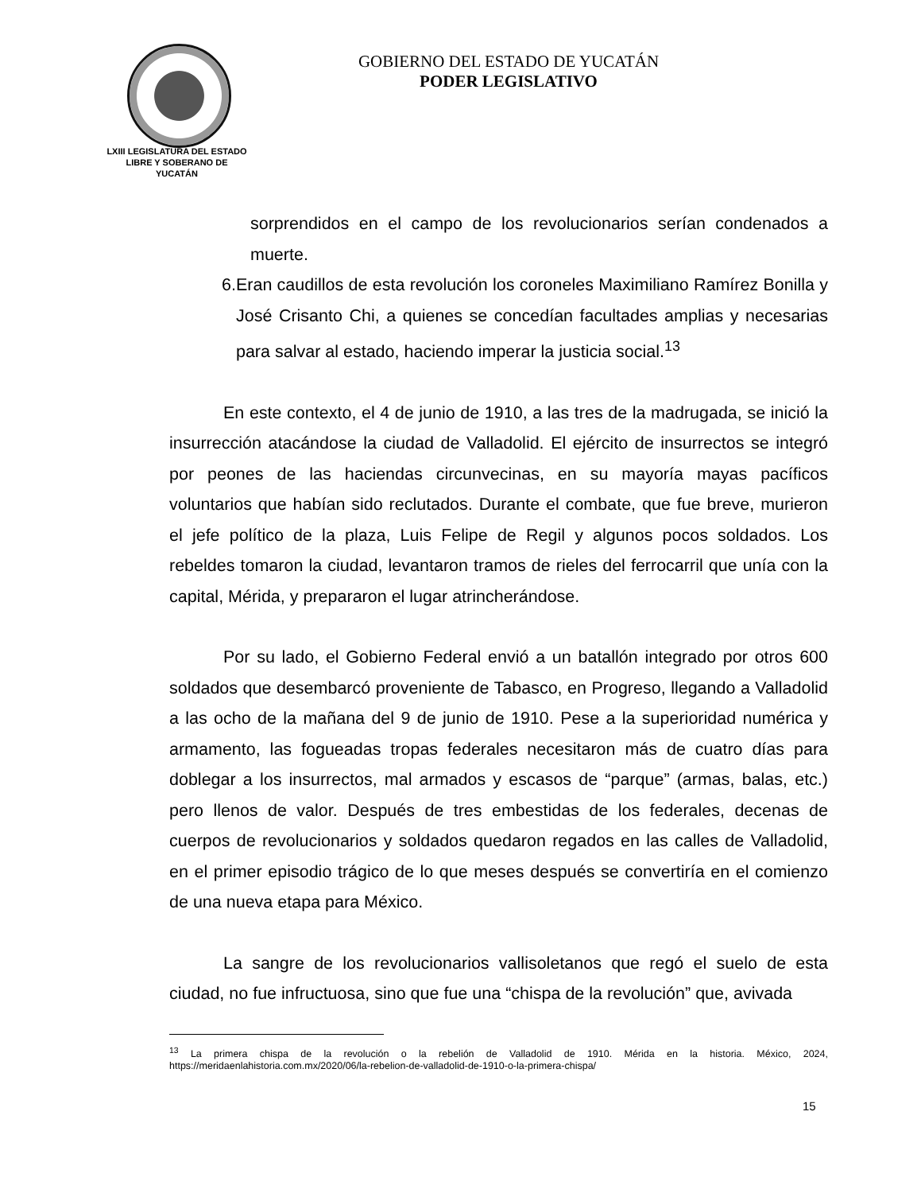LXIII LEGISLATURA DEL ESTADO
LIBRE Y SOBERANO DE
YUCATÁN
GOBIERNO DEL ESTADO DE YUCATÁN
PODER LEGISLATIVO
sorprendidos en el campo de los revolucionarios serían condenados a muerte.
6. Eran caudillos de esta revolución los coroneles Maximiliano Ramírez Bonilla y José Crisanto Chi, a quienes se concedían facultades amplias y necesarias para salvar al estado, haciendo imperar la justicia social.<sup>13</sup>
En este contexto, el 4 de junio de 1910, a las tres de la madrugada, se inició la insurrección atacándose la ciudad de Valladolid. El ejército de insurrectos se integró por peones de las haciendas circunvecinas, en su mayoría mayas pacíficos voluntarios que habían sido reclutados. Durante el combate, que fue breve, murieron el jefe político de la plaza, Luis Felipe de Regil y algunos pocos soldados. Los rebeldes tomaron la ciudad, levantaron tramos de rieles del ferrocarril que unía con la capital, Mérida, y prepararon el lugar atrincherándose.
Por su lado, el Gobierno Federal envió a un batallón integrado por otros 600 soldados que desembarcó proveniente de Tabasco, en Progreso, llegando a Valladolid a las ocho de la mañana del 9 de junio de 1910. Pese a la superioridad numérica y armamento, las fogueadas tropas federales necesitaron más de cuatro días para doblegar a los insurrectos, mal armados y escasos de “parque” (armas, balas, etc.) pero llenos de valor. Después de tres embestidas de los federales, decenas de cuerpos de revolucionarios y soldados quedaron regados en las calles de Valladolid, en el primer episodio trágico de lo que meses después se convertiría en el comienzo de una nueva etapa para México.
La sangre de los revolucionarios vallisoletanos que regó el suelo de esta ciudad, no fue infructuosa, sino que fue una “chispa de la revolución” que, avivada
<sup>13</sup> La primera chispa de la revolución o la rebelión de Valladolid de 1910. Mérida en la historia. México, 2024, https://meridaenlahistoria.com.mx/2020/06/la-rebelion-de-valladolid-de-1910-o-la-primera-chispa/
15